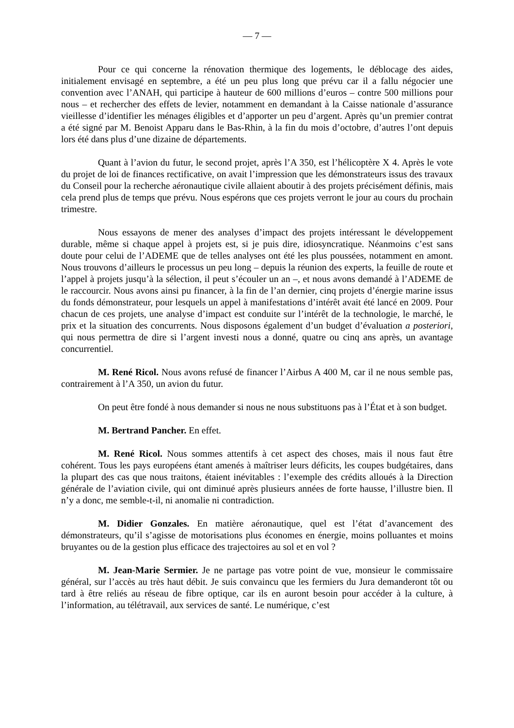— 7 —
Pour ce qui concerne la rénovation thermique des logements, le déblocage des aides, initialement envisagé en septembre, a été un peu plus long que prévu car il a fallu négocier une convention avec l’ANAH, qui participe à hauteur de 600 millions d’euros – contre 500 millions pour nous – et rechercher des effets de levier, notamment en demandant à la Caisse nationale d’assurance vieillesse d’identifier les ménages éligibles et d’apporter un peu d’argent. Après qu’un premier contrat a été signé par M. Benoist Apparu dans le Bas-Rhin, à la fin du mois d’octobre, d’autres l’ont depuis lors été dans plus d’une dizaine de départements.
Quant à l’avion du futur, le second projet, après l’A 350, est l’hélicoptère X 4. Après le vote du projet de loi de finances rectificative, on avait l’impression que les démonstrateurs issus des travaux du Conseil pour la recherche aéronautique civile allaient aboutir à des projets précisément définis, mais cela prend plus de temps que prévu. Nous espérons que ces projets verront le jour au cours du prochain trimestre.
Nous essayons de mener des analyses d’impact des projets intéressant le développement durable, même si chaque appel à projets est, si je puis dire, idiosyncratique. Néanmoins c’est sans doute pour celui de l’ADEME que de telles analyses ont été les plus poussées, notamment en amont. Nous trouvons d’ailleurs le processus un peu long – depuis la réunion des experts, la feuille de route et l’appel à projets jusqu’à la sélection, il peut s’écouler un an –, et nous avons demandé à l’ADEME de le raccourcir. Nous avons ainsi pu financer, à la fin de l’an dernier, cinq projets d’énergie marine issus du fonds démonstrateur, pour lesquels un appel à manifestations d’intérêt avait été lancé en 2009. Pour chacun de ces projets, une analyse d’impact est conduite sur l’intérêt de la technologie, le marché, le prix et la situation des concurrents. Nous disposons également d’un budget d’évaluation a posteriori, qui nous permettra de dire si l’argent investi nous a donné, quatre ou cinq ans après, un avantage concurrentiel.
M. René Ricol. Nous avons refusé de financer l’Airbus A 400 M, car il ne nous semble pas, contrairement à l’A 350, un avion du futur.
On peut être fondé à nous demander si nous ne nous substituons pas à l’État et à son budget.
M. Bertrand Pancher. En effet.
M. René Ricol. Nous sommes attentifs à cet aspect des choses, mais il nous faut être cohérent. Tous les pays européens étant amenés à maîtriser leurs déficits, les coupes budgétaires, dans la plupart des cas que nous traitons, étaient inévitables : l’exemple des crédits alloués à la Direction générale de l’aviation civile, qui ont diminué après plusieurs années de forte hausse, l’illustre bien. Il n’y a donc, me semble-t-il, ni anomalie ni contradiction.
M. Didier Gonzales. En matière aéronautique, quel est l’état d’avancement des démonstrateurs, qu’il s’agisse de motorisations plus économes en énergie, moins polluantes et moins bruyantes ou de la gestion plus efficace des trajectoires au sol et en vol ?
M. Jean-Marie Sermier. Je ne partage pas votre point de vue, monsieur le commissaire général, sur l’accès au très haut débit. Je suis convaincu que les fermiers du Jura demanderont tôt ou tard à être reliés au réseau de fibre optique, car ils en auront besoin pour accéder à la culture, à l’information, au télétravail, aux services de santé. Le numérique, c’est